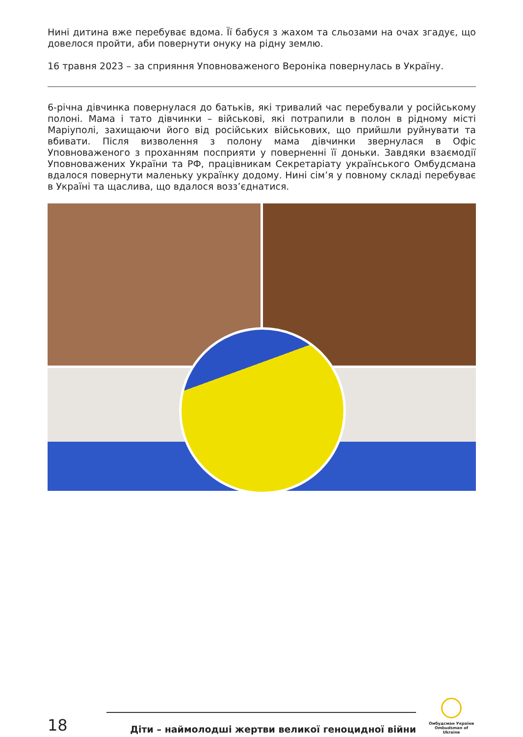Нині дитина вже перебуває вдома. Її бабуся з жахом та сльозами на очах згадує, що довелося пройти, аби повернути онуку на рідну землю.
16 травня 2023 – за сприяння Уповноваженого Вероніка повернулась в Україну.
6-річна дівчинка повернулася до батьків, які тривалий час перебували у російському полоні. Мама і тато дівчинки – військові, які потрапили в полон в рідному місті Маріуполі, захищаючи його від російських військових, що прийшли руйнувати та вбивати. Після визволення з полону мама дівчинки звернулася в Офіс Уповноваженого з проханням посприяти у поверненні її доньки. Завдяки взаємодії Уповноважених України та РФ, працівникам Секретаріату українського Омбудсмана вдалося повернути маленьку українку додому. Нині сім’я у повному складі перебуває в Україні та щаслива, що вдалося возз’єднатися.
18
Діти – наймолодші жертви великої геноцидної війни
Омбудсман України
Ombudsman of Ukraine